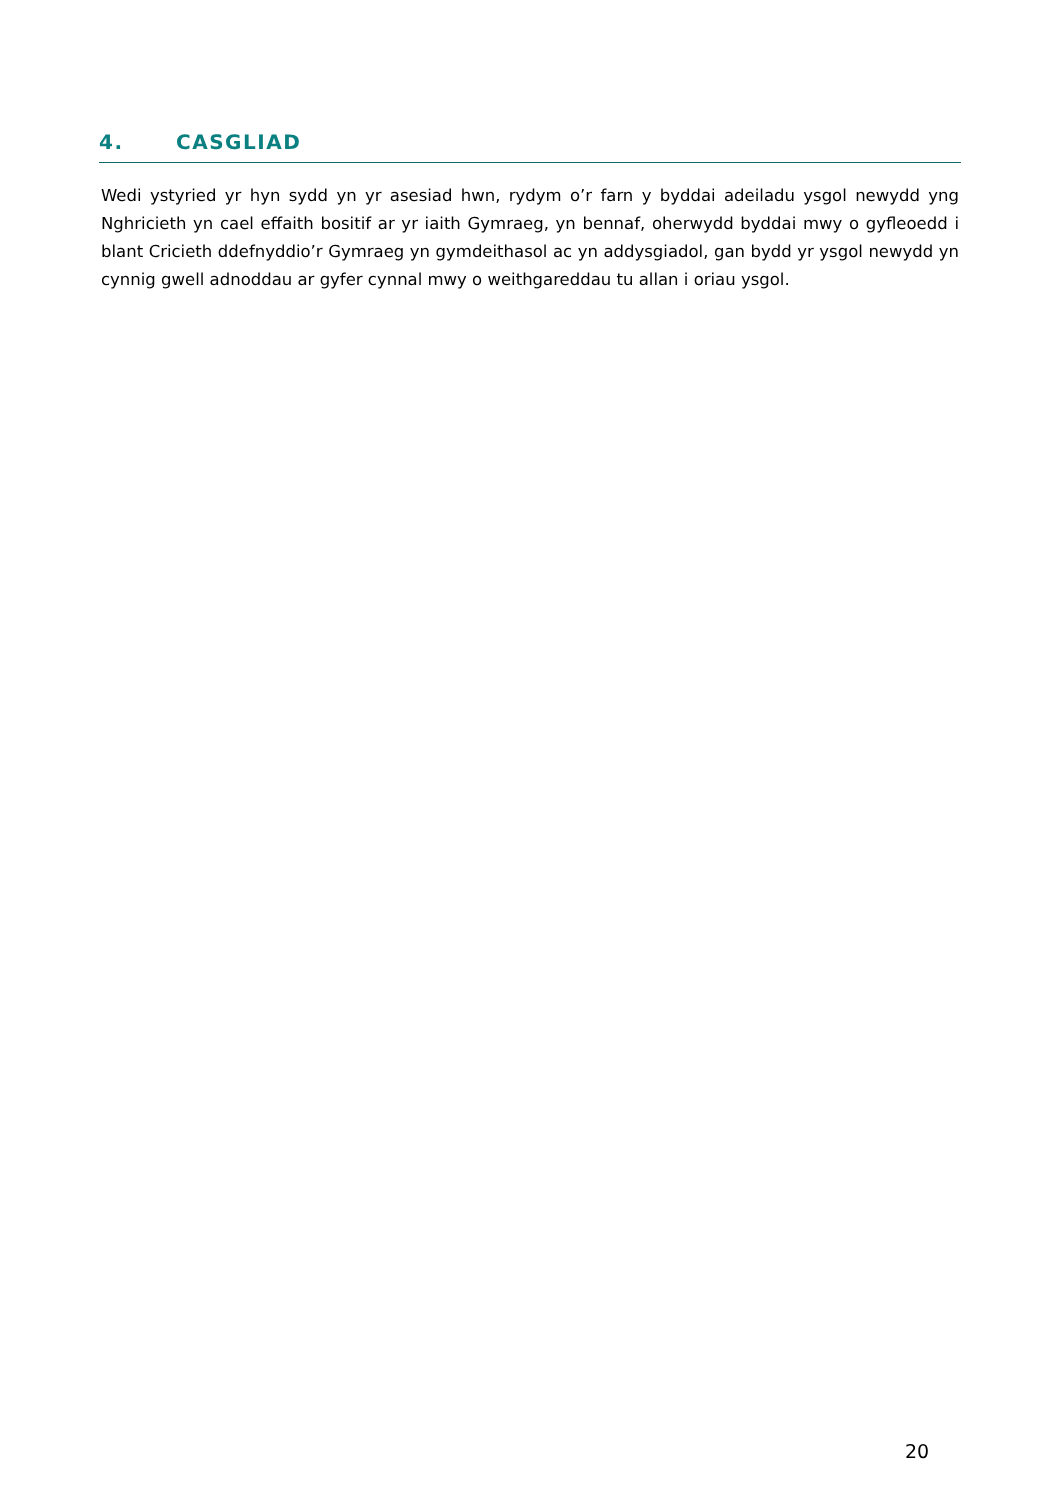4. CASGLIAD
Wedi ystyried yr hyn sydd yn yr asesiad hwn, rydym o’r farn y byddai adeiladu ysgol newydd yng Nghricieth yn cael effaith bositif ar yr iaith Gymraeg, yn bennaf, oherwydd byddai mwy o gyfleoedd i blant Cricieth ddefnyddio’r Gymraeg yn gymdeithasol ac yn addysgiadol, gan bydd yr ysgol newydd yn cynnig gwell adnoddau ar gyfer cynnal mwy o weithgareddau tu allan i oriau ysgol.
20